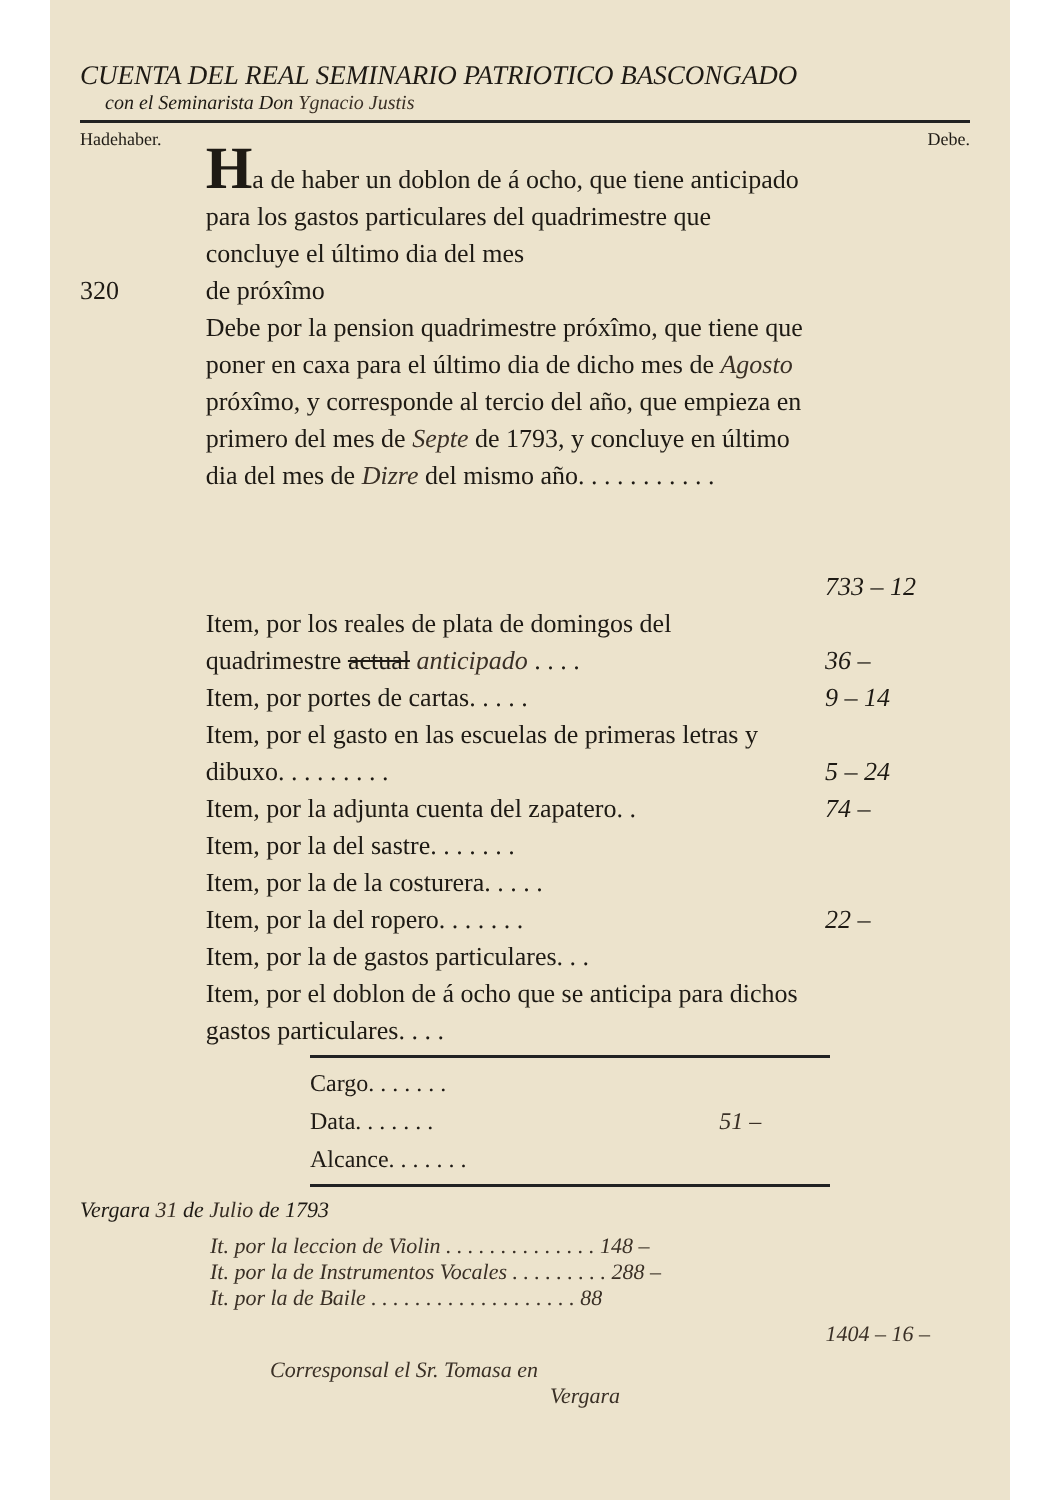CUENTA DEL REAL SEMINARIO PATRIOTICO BASCONGADO
con el Seminarista Don Ygnacio Justis
Hadehaber. Debe.
Ha de haber un doblon de á ocho, que tiene anticipado para los gastos particulares del quadrimestre que concluye el último dia del mes
320 de próxîmo
Debe por la pension quadrimestre próxîmo, que tiene que poner en caxa para el último dia de dicho mes de Agosto próxîmo, y corresponde al tercio del año, que empieza en primero del mes de Septe de 1793, y concluye en último dia del mes de Dizre del mismo año. . . . . . . . . . .
733 – 12
Item, por los reales de plata de domingos del quadrimestre actual anticipado . . . .
36 –
Item, por portes de cartas. . . . . 9 – 14
Item, por el gasto en las escuelas de primeras letras y dibuxo. . . . . . . . .
5 – 24
Item, por la adjunta cuenta del zapatero. .
74 –
Item, por la del sastre. . . . . . .
Item, por la de la costurera. . . . .
Item, por la del ropero. . . . . . . 22 –
Item, por la de gastos particulares. . .
Item, por el doblon de á ocho que se anticipa para dichos gastos particulares. . . .
Cargo. . . . . . .
Data. . . . . . . 51 –
Alcance. . . . . . .
Vergara 31 de Julio de 1793
It. por la leccion de Violin . . . . . . . . . . . . . . 148 –
It. por la de Instrumentos Vocales . . . . . . . . . 288 –
It. por la de Baile . . . . . . . . . . . . . . . . . . . 88
1404 – 16 –
Corresponsal el Sr. Tomasa en
Vergara